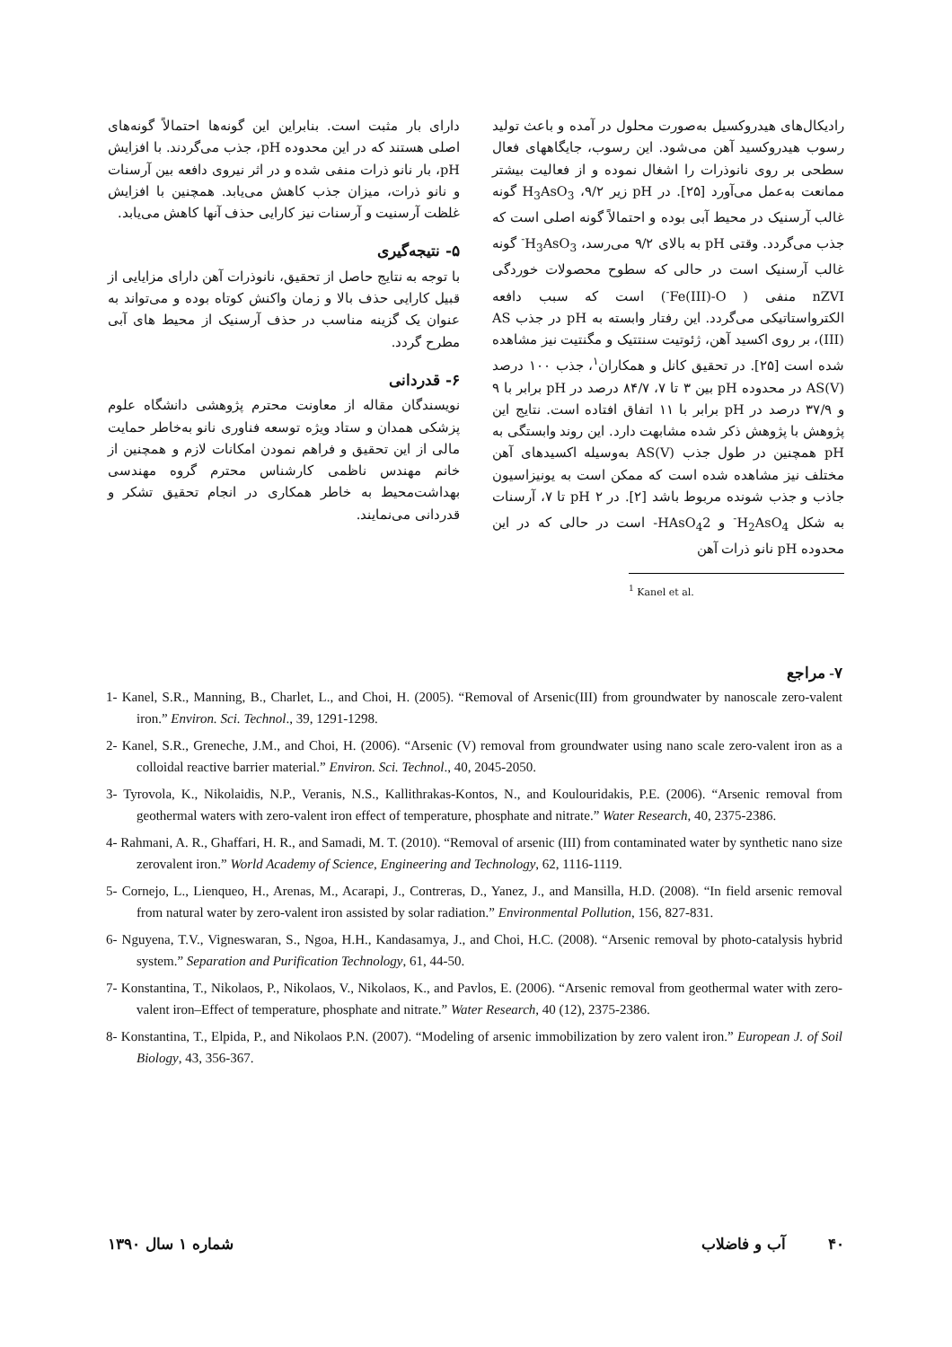رادیکال‌های هیدروکسیل به‌صورت محلول در آمده و باعث تولید رسوب هیدروکسید آهن می‌شود. این رسوب، جایگاههای فعال سطحی بر روی نانوذرات را اشغال نموده و از فعالیت بیشتر ممانعت به‌عمل می‌آورد [۲۵]. در pH زیر ۹/۲، H<sub>3</sub>AsO<sub>3</sub> گونه غالب آرسنیک در محیط آبی بوده و احتمالاً گونه اصلی است که جذب می‌گردد. وقتی pH به بالای ۹/۲ می‌رسد، H<sub>3</sub>AsO<sub>3</sub><sup>-</sup> گونه غالب آرسنیک است در حالی که سطوح محصولات خوردگی nZVI منفی ( Fe(III)-O<sup>-</sup>) است که سبب دافعه الکترواستاتیکی می‌گردد. این رفتار وابسته به pH در جذب AS (III)، بر روی اکسید آهن، ژئوتیت سنتتیک و مگنتیت نیز مشاهده شده است [۲۵]. در تحقیق کانل و همکاران<sup>۱</sup>، جذب ۱۰۰ درصد AS(V) در محدوده pH بین ۳ تا ۷، ۸۴/۷ درصد در pH برابر با ۹ و ۳۷/۹ درصد در pH برابر با ۱۱ اتفاق افتاده است. نتایج این پژوهش با پژوهش ذکر شده مشابهت دارد. این روند وابستگی به pH همچنین در طول جذب AS(V) به‌وسیله اکسیدهای آهن مختلف نیز مشاهده شده است که ممکن است به یونیزاسیون جاذب و جذب شونده مربوط باشد [۲]. در pH ۲ تا ۷، آرسنات به شکل H<sub>2</sub>AsO<sub>4</sub><sup>-</sup> و HAsO<sub>4</sub>2- است در حالی که در این محدوده pH نانو ذرات آهن
<sup>1</sup> Kanel et al.
دارای بار مثبت است. بنابراین این گونه‌ها احتمالاً گونه‌های اصلی هستند که در این محدوده pH، جذب می‌گردند. با افزایش pH، بار نانو ذرات منفی شده و در اثر نیروی دافعه بین آرسنات و نانو ذرات، میزان جذب کاهش می‌یابد. همچنین با افزایش غلظت آرسنیت و آرسنات نیز کارایی حذف آنها کاهش می‌یابد.
۵- نتیجه‌گیری
با توجه به نتایج حاصل از تحقیق، نانوذرات آهن دارای مزایایی از قبیل کارایی حذف بالا و زمان واکنش کوتاه بوده و می‌تواند به عنوان یک گزینه مناسب در حذف آرسنیک از محیط های آبی مطرح گردد.
۶- قدردانی
نویسندگان مقاله از معاونت محترم پژوهشی دانشگاه علوم پزشکی همدان و ستاد ویژه توسعه فناوری نانو به‌خاطر حمایت مالی از این تحقیق و فراهم نمودن امکانات لازم و همچنین از خانم مهندس ناظمی کارشناس محترم گروه مهندسی بهداشت‌محیط به خاطر همکاری در انجام تحقیق تشکر و قدردانی می‌نمایند.
۷- مراجع
1- Kanel, S.R., Manning, B., Charlet, L., and Choi, H. (2005). “Removal of Arsenic(III) from groundwater by nanoscale zero-valent iron.” Environ. Sci. Technol., 39, 1291-1298.
2- Kanel, S.R., Greneche, J.M., and Choi, H. (2006). “Arsenic (V) removal from groundwater using nano scale zero-valent iron as a colloidal reactive barrier material.” Environ. Sci. Technol., 40, 2045-2050.
3- Tyrovola, K., Nikolaidis, N.P., Veranis, N.S., Kallithrakas-Kontos, N., and Koulouridakis, P.E. (2006). “Arsenic removal from geothermal waters with zero-valent iron effect of temperature, phosphate and nitrate.” Water Research, 40, 2375-2386.
4- Rahmani, A. R., Ghaffari, H. R., and Samadi, M. T. (2010). “Removal of arsenic (III) from contaminated water by synthetic nano size zerovalent iron.” World Academy of Science, Engineering and Technology, 62, 1116-1119.
5- Cornejo, L., Lienqueo, H., Arenas, M., Acarapi, J., Contreras, D., Yanez, J., and Mansilla, H.D. (2008). “In field arsenic removal from natural water by zero-valent iron assisted by solar radiation.” Environmental Pollution, 156, 827-831.
6- Nguyena, T.V., Vigneswaran, S., Ngoa, H.H., Kandasamya, J., and Choi, H.C. (2008). “Arsenic removal by photo-catalysis hybrid system.” Separation and Purification Technology, 61, 44-50.
7- Konstantina, T., Nikolaos, P., Nikolaos, V., Nikolaos, K., and Pavlos, E. (2006). “Arsenic removal from geothermal water with zero-valent iron–Effect of temperature, phosphate and nitrate.” Water Research, 40 (12), 2375-2386.
8- Konstantina, T., Elpida, P., and Nikolaos P.N. (2007). “Modeling of arsenic immobilization by zero valent iron.” European J. of Soil Biology, 43, 356-367.
۴۰ آب و فاضلاب شماره ۱ سال ۱۳۹۰